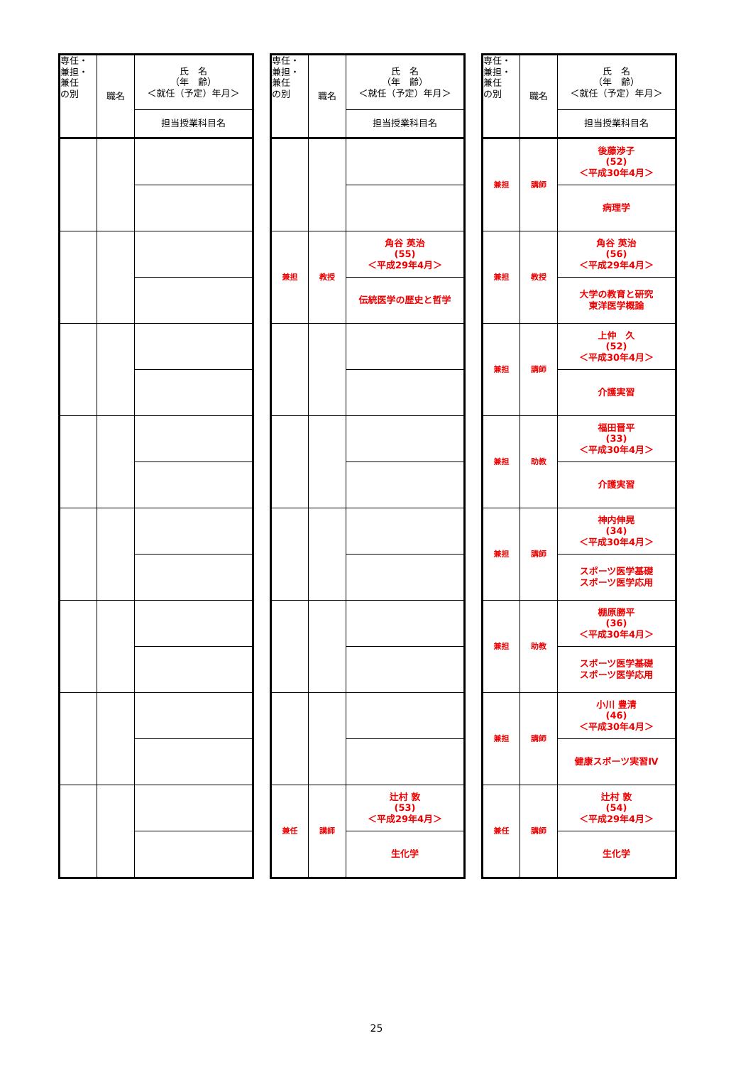| 専任・ 兼担・ 兼任 の別 | 職名 | 氏 名 （年 齢） ＜就任（予定）年月＞ |
| --- | --- | --- |
| | | 担当授業科目名 |
| 専任・ 兼担・ 兼任 の別 | 職名 | 氏 名 （年 齢） ＜就任（予定）年月＞ |
| --- | --- | --- |
| | | 担当授業科目名 |
| 兼担 | 教授 | 角谷 英治 (55) ＜平成29年4月＞ |
| | | 伝統医学の歴史と哲学 |
| 兼任 | 講師 | 辻村 敦 (53) ＜平成29年4月＞ |
| | | 生化学 |
| 専任・ 兼担・ 兼任 の別 | 職名 | 氏 名 （年 齢） ＜就任（予定）年月＞ |
| --- | --- | --- |
| | | 担当授業科目名 |
| 兼担 | 講師 | 後藤渉子 (52) ＜平成30年4月＞ |
| | | 病理学 |
| 兼担 | 教授 | 角谷 英治 (56) ＜平成29年4月＞ |
| | | 大学の教育と研究 東洋医学概論 |
| 兼担 | 講師 | 上仲 久 (52) ＜平成30年4月＞ |
| | | 介護実習 |
| 兼担 | 助教 | 福田晋平 (33) ＜平成30年4月＞ |
| | | 介護実習 |
| 兼担 | 講師 | 神内伸晃 (34) ＜平成30年4月＞ |
| | | スポーツ医学基礎 スポーツ医学応用 |
| 兼担 | 助教 | 棚原勝平 (36) ＜平成30年4月＞ |
| | | スポーツ医学基礎 スポーツ医学応用 |
| 兼担 | 講師 | 小川 豊清 (46) ＜平成30年4月＞ |
| | | 健康スポーツ実習Ⅳ |
| 兼任 | 講師 | 辻村 敦 (54) ＜平成29年4月＞ |
| | | 生化学 |
25